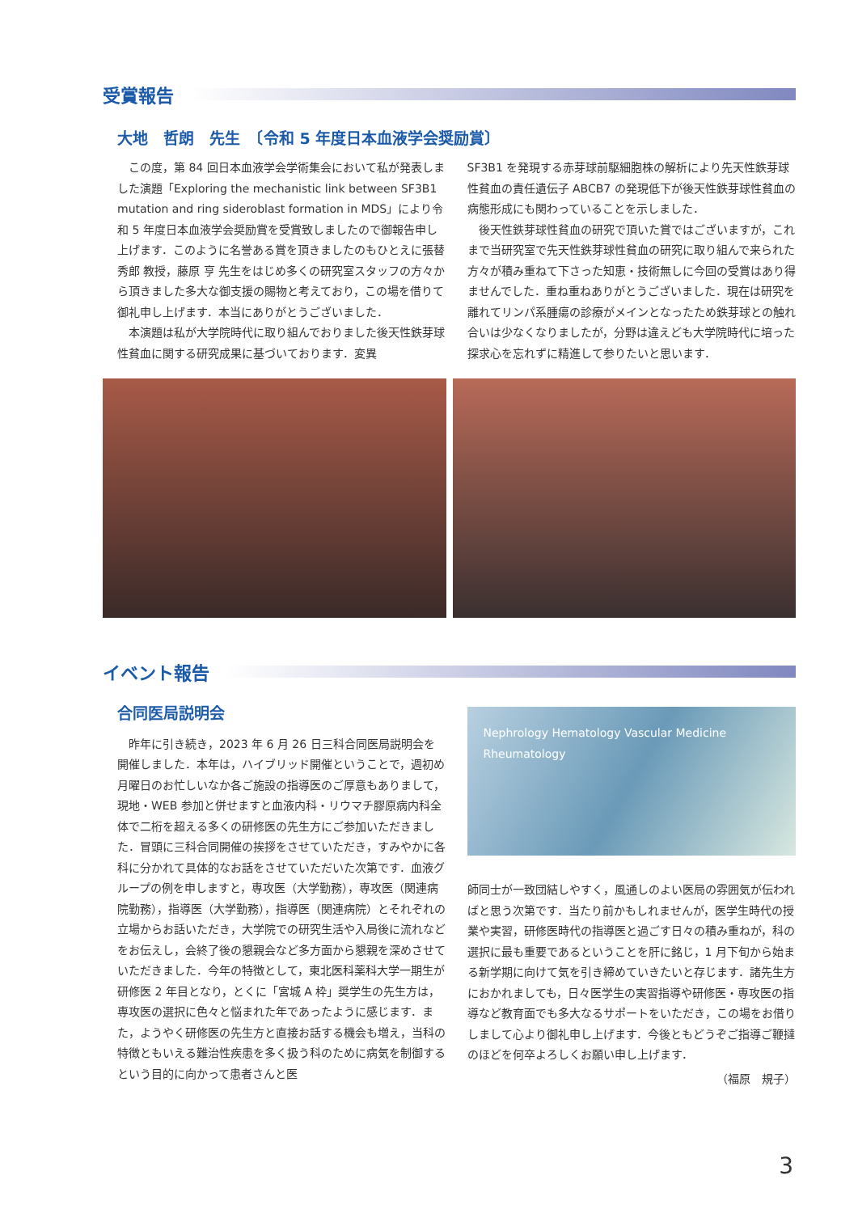受賞報告
大地　哲朗　先生　〔令和 5 年度日本血液学会奨励賞〕
この度，第 84 回日本血液学会学術集会において私が発表しました演題「Exploring the mechanistic link between SF3B1 mutation and ring sideroblast formation in MDS」により令和 5 年度日本血液学会奨励賞を受賞致しましたので御報告申し上げます．このように名誉ある賞を頂きましたのもひとえに張替 秀郎 教授，藤原 亨 先生をはじめ多くの研究室スタッフの方々から頂きました多大な御支援の賜物と考えており，この場を借りて御礼申し上げます．本当にありがとうございました．
本演題は私が大学院時代に取り組んでおりました後天性鉄芽球性貧血に関する研究成果に基づいております．変異
SF3B1 を発現する赤芽球前駆細胞株の解析により先天性鉄芽球性貧血の責任遺伝子 ABCB7 の発現低下が後天性鉄芽球性貧血の病態形成にも関わっていることを示しました．
後天性鉄芽球性貧血の研究で頂いた賞ではございますが，これまで当研究室で先天性鉄芽球性貧血の研究に取り組んで来られた方々が積み重ねて下さった知恵・技術無しに今回の受賞はあり得ませんでした．重ね重ねありがとうございました．現在は研究を離れてリンパ系腫瘍の診療がメインとなったため鉄芽球との触れ合いは少なくなりましたが，分野は違えども大学院時代に培った探求心を忘れずに精進して参りたいと思います．
イベント報告
合同医局説明会
昨年に引き続き，2023 年 6 月 26 日三科合同医局説明会を開催しました．本年は，ハイブリッド開催ということで，週初め月曜日のお忙しいなか各ご施設の指導医のご厚意もありまして，現地・WEB 参加と併せますと血液内科・リウマチ膠原病内科全体で二桁を超える多くの研修医の先生方にご参加いただきました．冒頭に三科合同開催の挨拶をさせていただき，すみやかに各科に分かれて具体的なお話をさせていただいた次第です．血液グループの例を申しますと，専攻医（大学勤務），専攻医（関連病院勤務），指導医（大学勤務），指導医（関連病院）とそれぞれの立場からお話いただき，大学院での研究生活や入局後に流れなどをお伝えし，会終了後の懇親会など多方面から懇親を深めさせていただきました．今年の特徴として，東北医科薬科大学一期生が研修医 2 年目となり，とくに「宮城 A 枠」奨学生の先生方は，専攻医の選択に色々と悩まれた年であったように感じます．また，ようやく研修医の先生方と直接お話する機会も増え，当科の特徴ともいえる難治性疾患を多く扱う科のために病気を制御するという目的に向かって患者さんと医
Nephrology Hematology Vascular Medicine Rheumatology
師同士が一致団結しやすく，風通しのよい医局の雰囲気が伝わればと思う次第です．当たり前かもしれませんが，医学生時代の授業や実習，研修医時代の指導医と過ごす日々の積み重ねが，科の選択に最も重要であるということを肝に銘じ，1 月下旬から始まる新学期に向けて気を引き締めていきたいと存じます．諸先生方におかれましても，日々医学生の実習指導や研修医・専攻医の指導など教育面でも多大なるサポートをいただき，この場をお借りしまして心より御礼申し上げます．今後ともどうぞご指導ご鞭撻のほどを何卒よろしくお願い申し上げます．
（福原　規子）
3